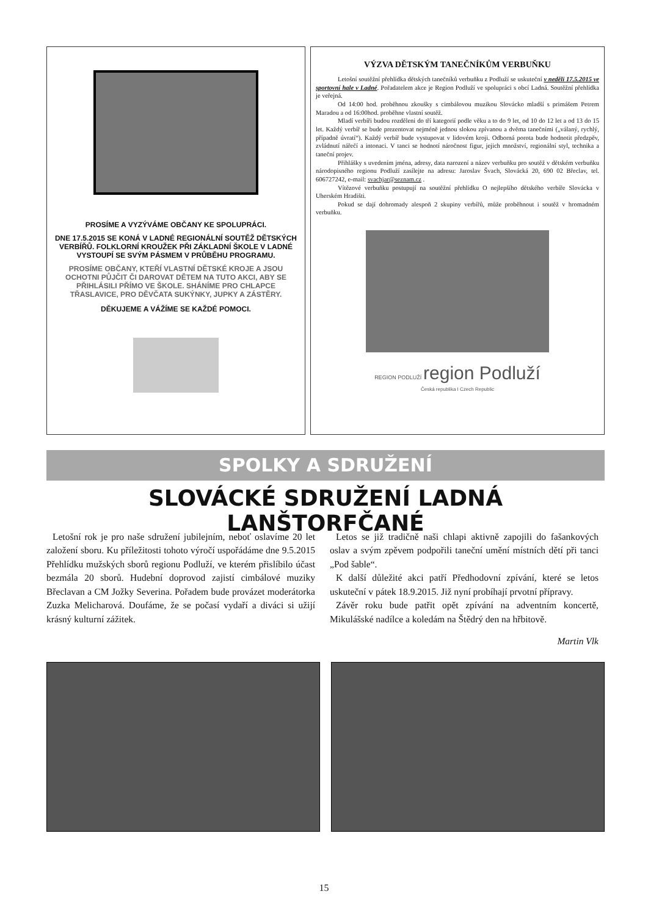PROSÍME A VYZÝVÁME OBČANY KE SPOLUPRÁCI.
DNE 17.5.2015 SE KONÁ V LADNÉ REGIONÁLNÍ SOUTĚŽ DĚTSKÝCH VERBÍŘŮ. FOLKLORNÍ KROUŽEK PŘI ZÁKLADNÍ ŠKOLE V LADNÉ VYSTOUPÍ SE SVÝM PÁSMEM V PRŮBĚHU PROGRAMU.
PROSÍME OBČANY, KTEŘÍ VLASTNÍ DĚTSKÉ KROJE A JSOU OCHOTNI PŮJČIT ČI DAROVAT DĚTEM NA TUTO AKCI, ABY SE PŘIHLÁSILI PŘÍMO VE ŠKOLE. SHÁNÍME PRO CHLAPCE TŘASLAVICE, PRO DĚVČATA SUKÝNKY, JUPKY A ZÁSTĚRY.
DĚKUJEME A VÁŽÍME SE KAŽDÉ POMOCI.
VÝZVA DĚTSKÝM TANEČNÍKŮM VERBUŇKU
Letošní soutěžní přehlídka dětských tanečníků verbuňku z Podluží se uskuteční v neděli 17.5.2015 ve sportovní hale v Ladné. Pořadatelem akce je Region Podluží ve spolupráci s obcí Ladná. Soutěžní přehlídka je veřejná.
Od 14:00 hod. proběhnou zkoušky s cimbálovou muzikou Slovácko mladší s primášem Petrem Maradou a od 16:00hod. proběhne vlastní soutěž.
Mladí verbíři budou rozděleni do tří kategorií podle věku a to do 9 let, od 10 do 12 let a od 13 do 15 let. Každý verbíř se bude prezentovat nejméně jednou slokou zpívanou a dvěma tanečními („válaný, rychlý, případně úvratí“). Každý verbíř bude vystupovat v lidovém kroji. Odborná porota bude hodnotit předzpěv, zvládnutí nářečí a intonaci. V tanci se hodnotí náročnost figur, jejich množství, regionální styl, technika a taneční projev.
Přihlášky s uvedením jména, adresy, data narození a název verbuňku pro soutěž v dětském verbuňku národopisného regionu Podluží zasílejte na adresu: Jaroslav Švach, Slovácká 20, 690 02 Břeclav, tel. 606727242, e-mail: svachjar@seznam.cz .
Vítězové verbuňku postupují na soutěžní přehlídku O nejlepšího dětského verbíře Slovácka v Uherském Hradišti.
Pokud se dají dohromady alespoň 2 skupiny verbířů, může proběhnout i soutěž v hromadném verbuňku.
REGION PODLUŽÍ region Podluží
Česká republika I Czech Republic
SPOLKY A SDRUŽENÍ
SLOVÁCKÉ SDRUŽENÍ LADNÁ LANŠTORFČANÉ
Letošní rok je pro naše sdružení jubilejním, neboť oslavíme 20 let založení sboru. Ku příležitosti tohoto výročí uspořádáme dne 9.5.2015 Přehlídku mužských sborů regionu Podluží, ve kterém přislíbilo účast bezmála 20 sborů. Hudební doprovod zajistí cimbálové muziky Břeclavan a CM Jožky Severina. Pořadem bude provázet moderátorka Zuzka Melicharová. Doufáme, že se počasí vydaří a diváci si užijí krásný kulturní zážitek.
Letos se již tradičně naši chlapi aktivně zapojili do fašankových oslav a svým zpěvem podpořili taneční umění místních dětí při tanci „Pod šable“.
K další důležité akci patří Předhodovní zpívání, které se letos uskuteční v pátek 18.9.2015. Již nyní probíhají prvotní přípravy.
Závěr roku bude patřit opět zpívání na adventním koncertě, Mikulášské nadílce a koledám na Štědrý den na hřbitově.
Martin Vlk
15